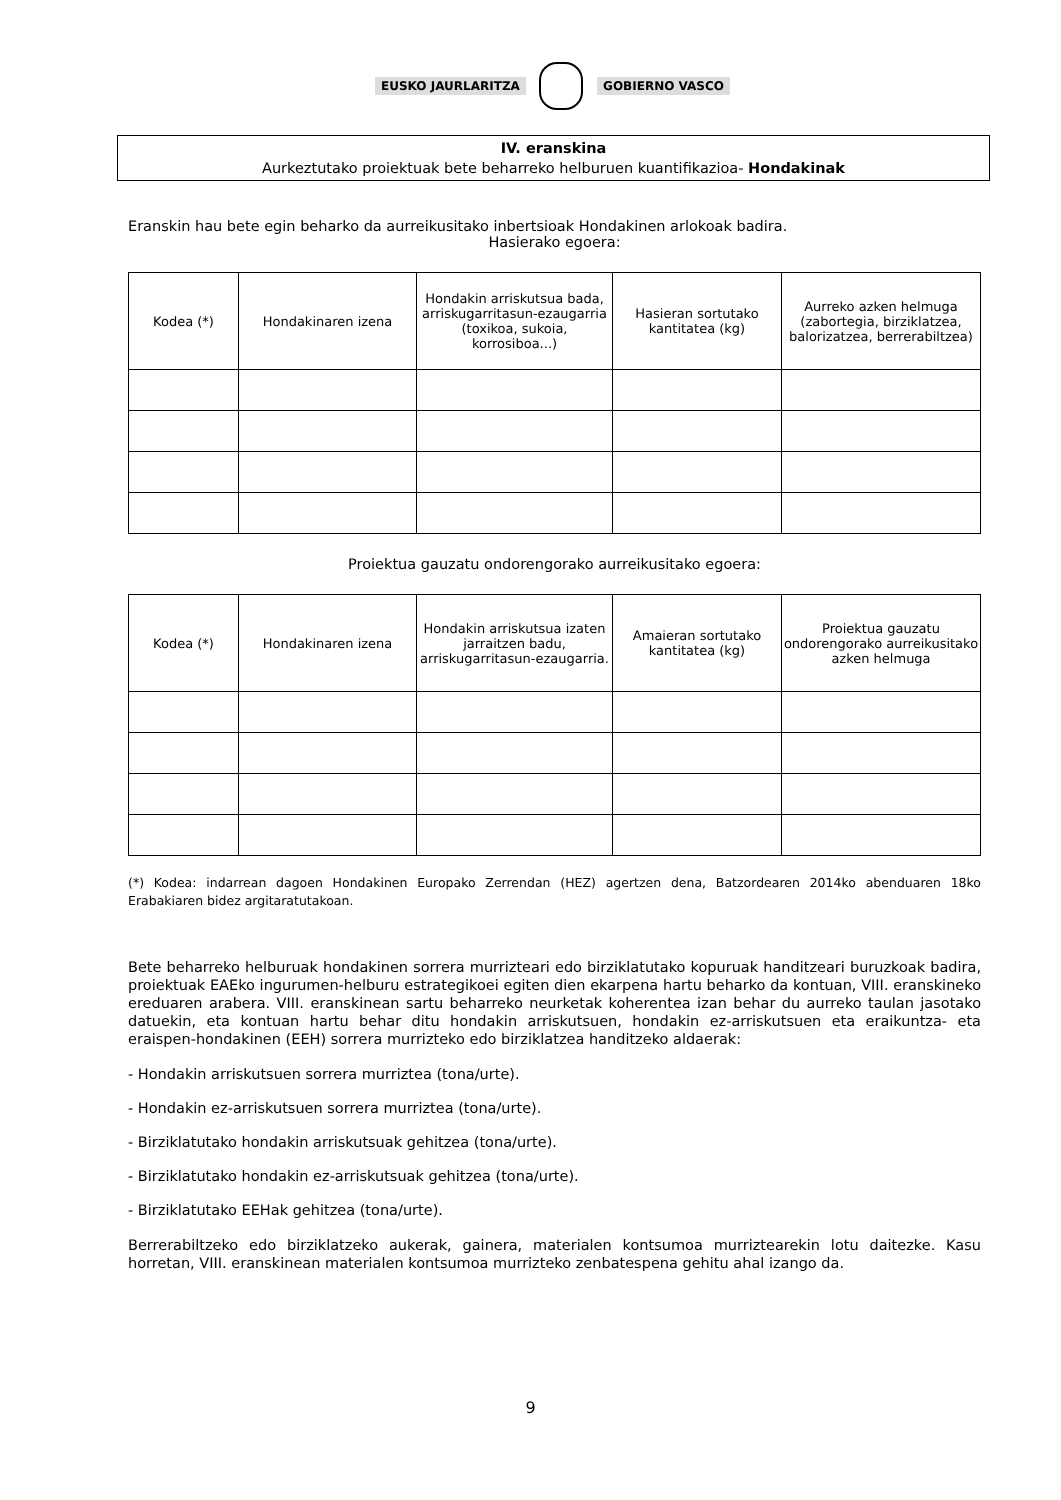EUSKO JAURLARITZA GOBIERNO VASCO
IV. eranskina
Aurkeztutako proiektuak bete beharreko helburuen kuantifikazioa- Hondakinak
Eranskin hau bete egin beharko da aurreikusitako inbertsioak Hondakinen arlokoak badira.
Hasierako egoera:
| Kodea (*) | Hondakinaren izena | Hondakin arriskutsua bada, arriskugarritasun-ezaugarria (toxikoa, sukoia, korrosiboa...) | Hasieran sortutako kantitatea (kg) | Aurreko azken helmuga (zabortegia, birziklatzea, balorizatzea, berrerabiltzea) |
| --- | --- | --- | --- | --- |
Proiektua gauzatu ondorengorako aurreikusitako egoera:
| Kodea (*) | Hondakinaren izena | Hondakin arriskutsua izaten jarraitzen badu, arriskugarritasun-ezaugarria. | Amaieran sortutako kantitatea (kg) | Proiektua gauzatu ondorengorako aurreikusitako azken helmuga |
| --- | --- | --- | --- | --- |
(*) Kodea: indarrean dagoen Hondakinen Europako Zerrendan (HEZ) agertzen dena, Batzordearen 2014ko abenduaren 18ko Erabakiaren bidez argitaratutakoan.
Bete beharreko helburuak hondakinen sorrera murrizteari edo birziklatutako kopuruak handitzeari buruzkoak badira, proiektuak EAEko ingurumen-helburu estrategikoei egiten dien ekarpena hartu beharko da kontuan, VIII. eranskineko ereduaren arabera. VIII. eranskinean sartu beharreko neurketak koherentea izan behar du aurreko taulan jasotako datuekin, eta kontuan hartu behar ditu hondakin arriskutsuen, hondakin ez-arriskutsuen eta eraikuntza- eta eraispen-hondakinen (EEH) sorrera murrizteko edo birziklatzea handitzeko aldaerak:
- Hondakin arriskutsuen sorrera murriztea (tona/urte).
- Hondakin ez-arriskutsuen sorrera murriztea (tona/urte).
- Birziklatutako hondakin arriskutsuak gehitzea (tona/urte).
- Birziklatutako hondakin ez-arriskutsuak gehitzea (tona/urte).
- Birziklatutako EEHak gehitzea (tona/urte).
Berrerabiltzeko edo birziklatzeko aukerak, gainera, materialen kontsumoa murriztearekin lotu daitezke. Kasu horretan, VIII. eranskinean materialen kontsumoa murrizteko zenbatespena gehitu ahal izango da.
9